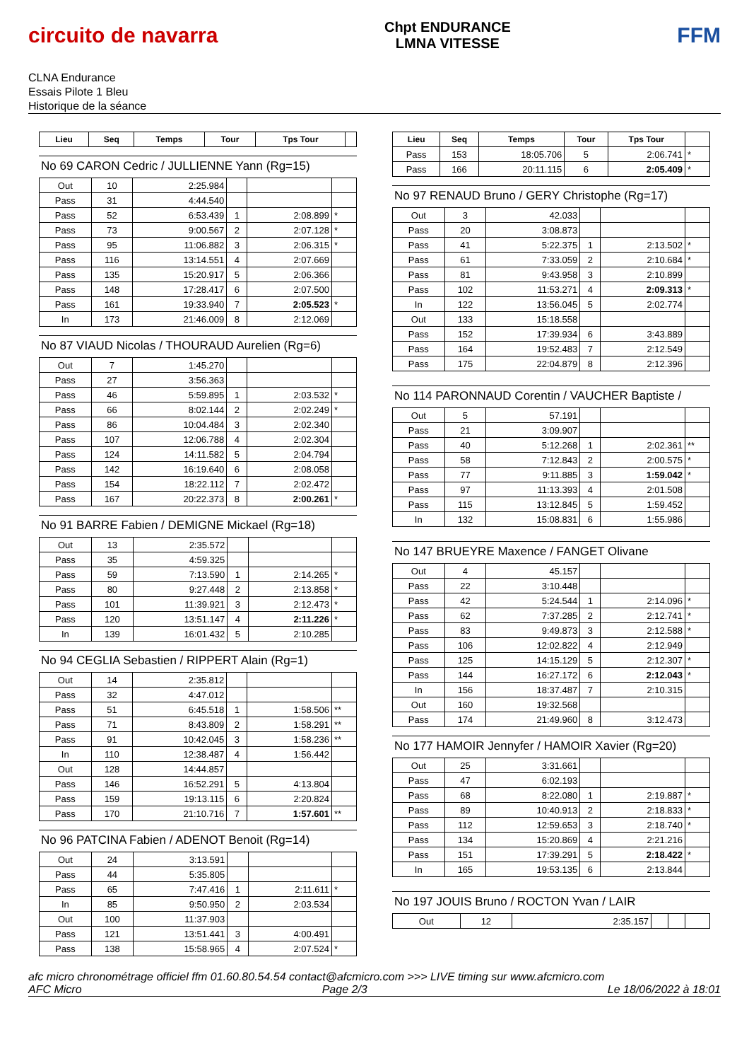circuito de navarra
Chpt ENDURANCE
LMNA VITESSE
FFM
CLNA Endurance
Essais Pilote 1 Bleu
Historique de la séance
| Lieu | Seq | Temps | Tour | Tps Tour | |
| --- | --- | --- | --- | --- | --- |
No 69 CARON Cedric / JULLIENNE Yann (Rg=15)
| Out | 10 | 2:25.984 | | | |
| Pass | 31 | 4:44.540 | | | |
| Pass | 52 | 6:53.439 | 1 | 2:08.899 | * |
| Pass | 73 | 9:00.567 | 2 | 2:07.128 | * |
| Pass | 95 | 11:06.882 | 3 | 2:06.315 | * |
| Pass | 116 | 13:14.551 | 4 | 2:07.669 | |
| Pass | 135 | 15:20.917 | 5 | 2:06.366 | |
| Pass | 148 | 17:28.417 | 6 | 2:07.500 | |
| Pass | 161 | 19:33.940 | 7 | 2:05.523 | * |
| In | 173 | 21:46.009 | 8 | 2:12.069 | |
No 87 VIAUD Nicolas / THOURAUD Aurelien (Rg=6)
| Out | 7 | 1:45.270 | | | |
| Pass | 27 | 3:56.363 | | | |
| Pass | 46 | 5:59.895 | 1 | 2:03.532 | * |
| Pass | 66 | 8:02.144 | 2 | 2:02.249 | * |
| Pass | 86 | 10:04.484 | 3 | 2:02.340 | |
| Pass | 107 | 12:06.788 | 4 | 2:02.304 | |
| Pass | 124 | 14:11.582 | 5 | 2:04.794 | |
| Pass | 142 | 16:19.640 | 6 | 2:08.058 | |
| Pass | 154 | 18:22.112 | 7 | 2:02.472 | |
| Pass | 167 | 20:22.373 | 8 | 2:00.261 | * |
No 91 BARRE Fabien / DEMIGNE Mickael (Rg=18)
| Out | 13 | 2:35.572 | | | |
| Pass | 35 | 4:59.325 | | | |
| Pass | 59 | 7:13.590 | 1 | 2:14.265 | * |
| Pass | 80 | 9:27.448 | 2 | 2:13.858 | * |
| Pass | 101 | 11:39.921 | 3 | 2:12.473 | * |
| Pass | 120 | 13:51.147 | 4 | 2:11.226 | * |
| In | 139 | 16:01.432 | 5 | 2:10.285 | |
No 94 CEGLIA Sebastien / RIPPERT Alain (Rg=1)
| Out | 14 | 2:35.812 | | | |
| Pass | 32 | 4:47.012 | | | |
| Pass | 51 | 6:45.518 | 1 | 1:58.506 | ** |
| Pass | 71 | 8:43.809 | 2 | 1:58.291 | ** |
| Pass | 91 | 10:42.045 | 3 | 1:58.236 | ** |
| In | 110 | 12:38.487 | 4 | 1:56.442 | |
| Out | 128 | 14:44.857 | | | |
| Pass | 146 | 16:52.291 | 5 | 4:13.804 | |
| Pass | 159 | 19:13.115 | 6 | 2:20.824 | |
| Pass | 170 | 21:10.716 | 7 | 1:57.601 | ** |
No 96 PATCINA Fabien / ADENOT Benoit (Rg=14)
| Out | 24 | 3:13.591 | | | |
| Pass | 44 | 5:35.805 | | | |
| Pass | 65 | 7:47.416 | 1 | 2:11.611 | * |
| In | 85 | 9:50.950 | 2 | 2:03.534 | |
| Out | 100 | 11:37.903 | | | |
| Pass | 121 | 13:51.441 | 3 | 4:00.491 | |
| Pass | 138 | 15:58.965 | 4 | 2:07.524 | * |
| Lieu | Seq | Temps | Tour | Tps Tour | |
| --- | --- | --- | --- | --- | --- |
| Pass | 153 | 18:05.706 | 5 | 2:06.741 | * |
| Pass | 166 | 20:11.115 | 6 | 2:05.409 | * |
No 97 RENAUD Bruno / GERY Christophe (Rg=17)
| Out | 3 | 42.033 | | | |
| Pass | 20 | 3:08.873 | | | |
| Pass | 41 | 5:22.375 | 1 | 2:13.502 | * |
| Pass | 61 | 7:33.059 | 2 | 2:10.684 | * |
| Pass | 81 | 9:43.958 | 3 | 2:10.899 | |
| Pass | 102 | 11:53.271 | 4 | 2:09.313 | * |
| In | 122 | 13:56.045 | 5 | 2:02.774 | |
| Out | 133 | 15:18.558 | | | |
| Pass | 152 | 17:39.934 | 6 | 3:43.889 | |
| Pass | 164 | 19:52.483 | 7 | 2:12.549 | |
| Pass | 175 | 22:04.879 | 8 | 2:12.396 | |
No 114 PARONNAUD Corentin / VAUCHER Baptiste /
| Out | 5 | 57.191 | | | |
| Pass | 21 | 3:09.907 | | | |
| Pass | 40 | 5:12.268 | 1 | 2:02.361 | ** |
| Pass | 58 | 7:12.843 | 2 | 2:00.575 | * |
| Pass | 77 | 9:11.885 | 3 | 1:59.042 | * |
| Pass | 97 | 11:13.393 | 4 | 2:01.508 | |
| Pass | 115 | 13:12.845 | 5 | 1:59.452 | |
| In | 132 | 15:08.831 | 6 | 1:55.986 | |
No 147 BRUEYRE Maxence / FANGET Olivane
| Out | 4 | 45.157 | | | |
| Pass | 22 | 3:10.448 | | | |
| Pass | 42 | 5:24.544 | 1 | 2:14.096 | * |
| Pass | 62 | 7:37.285 | 2 | 2:12.741 | * |
| Pass | 83 | 9:49.873 | 3 | 2:12.588 | * |
| Pass | 106 | 12:02.822 | 4 | 2:12.949 | |
| Pass | 125 | 14:15.129 | 5 | 2:12.307 | * |
| Pass | 144 | 16:27.172 | 6 | 2:12.043 | * |
| In | 156 | 18:37.487 | 7 | 2:10.315 | |
| Out | 160 | 19:32.568 | | | |
| Pass | 174 | 21:49.960 | 8 | 3:12.473 | |
No 177 HAMOIR Jennyfer / HAMOIR Xavier (Rg=20)
| Out | 25 | 3:31.661 | | | |
| Pass | 47 | 6:02.193 | | | |
| Pass | 68 | 8:22.080 | 1 | 2:19.887 | * |
| Pass | 89 | 10:40.913 | 2 | 2:18.833 | * |
| Pass | 112 | 12:59.653 | 3 | 2:18.740 | * |
| Pass | 134 | 15:20.869 | 4 | 2:21.216 | |
| Pass | 151 | 17:39.291 | 5 | 2:18.422 | * |
| In | 165 | 19:53.135 | 6 | 2:13.844 | |
No 197 JOUIS Bruno / ROCTON Yvan / LAIR
| Out | 12 | 2:35.157 | | | |
afc micro chronométrage officiel ffm 01.60.80.54.54 contact@afcmicro.com >>> LIVE timing sur www.afcmicro.com
AFC Micro Page 2/3 Le 18/06/2022 à 18:01